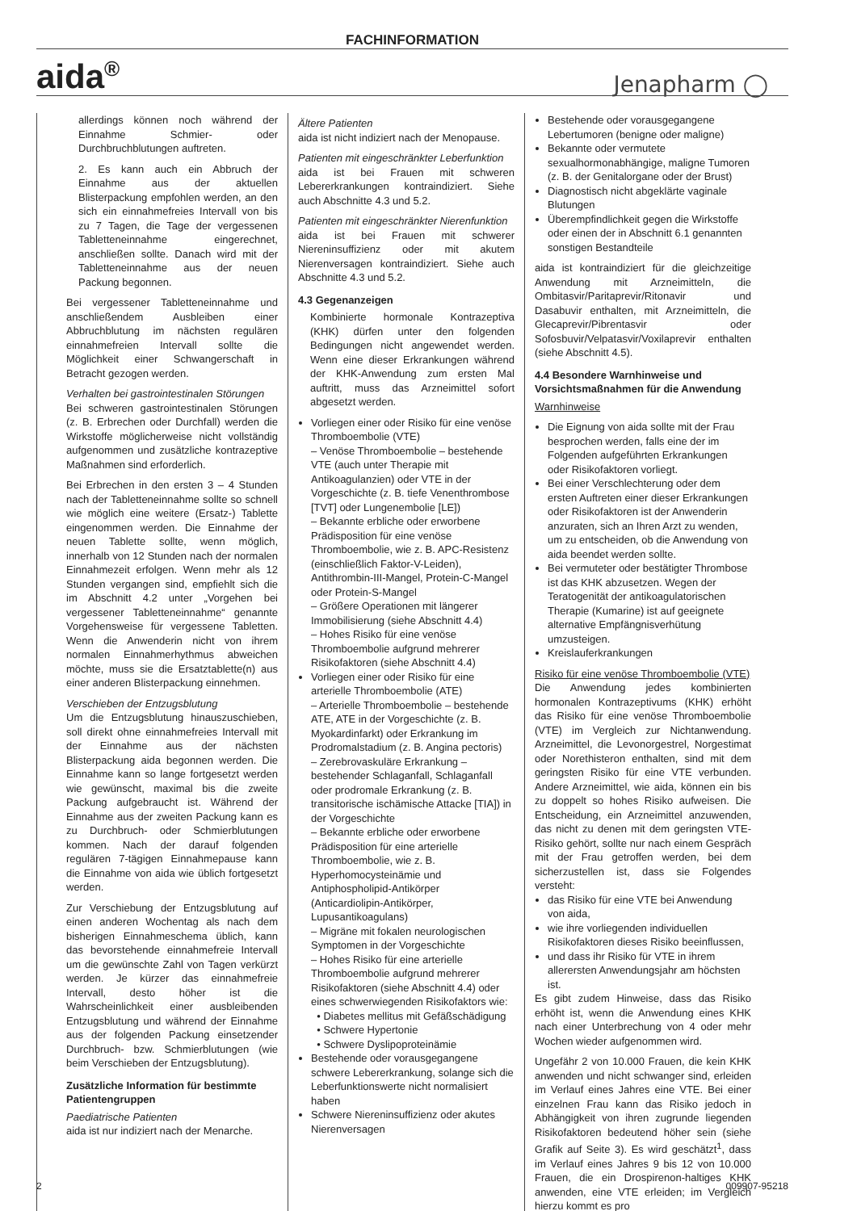FACHINFORMATION
aida<sup>®</sup> Jenapharm ◯
allerdings können noch während der Einnahme Schmier- oder Durchbruchblutungen auftreten.
2. Es kann auch ein Abbruch der Einnahme aus der aktuellen Blisterpackung empfohlen werden, an den sich ein einnahmefreies Intervall von bis zu 7 Tagen, die Tage der vergessenen Tabletteneinnahme eingerechnet, anschließen sollte. Danach wird mit der Tabletteneinnahme aus der neuen Packung begonnen.
Bei vergessener Tabletteneinnahme und anschließendem Ausbleiben einer Abbruchblutung im nächsten regulären einnahmefreien Intervall sollte die Möglichkeit einer Schwangerschaft in Betracht gezogen werden.
Verhalten bei gastrointestinalen Störungen
Bei schweren gastrointestinalen Störungen (z. B. Erbrechen oder Durchfall) werden die Wirkstoffe möglicherweise nicht vollständig aufgenommen und zusätzliche kontrazeptive Maßnahmen sind erforderlich.
Bei Erbrechen in den ersten 3 – 4 Stunden nach der Tabletteneinnahme sollte so schnell wie möglich eine weitere (Ersatz-) Tablette eingenommen werden. Die Einnahme der neuen Tablette sollte, wenn möglich, innerhalb von 12 Stunden nach der normalen Einnahmezeit erfolgen. Wenn mehr als 12 Stunden vergangen sind, empfiehlt sich die im Abschnitt 4.2 unter „Vorgehen bei vergessener Tabletteneinnahme“ genannte Vorgehensweise für vergessene Tabletten. Wenn die Anwenderin nicht von ihrem normalen Einnahmerhythmus abweichen möchte, muss sie die Ersatztablette(n) aus einer anderen Blisterpackung einnehmen.
Verschieben der Entzugsblutung
Um die Entzugsblutung hinauszuschieben, soll direkt ohne einnahmefreies Intervall mit der Einnahme aus der nächsten Blisterpackung aida begonnen werden. Die Einnahme kann so lange fortgesetzt werden wie gewünscht, maximal bis die zweite Packung aufgebraucht ist. Während der Einnahme aus der zweiten Packung kann es zu Durchbruch- oder Schmierblutungen kommen. Nach der darauf folgenden regulären 7-tägigen Einnahmepause kann die Einnahme von aida wie üblich fortgesetzt werden.
Zur Verschiebung der Entzugsblutung auf einen anderen Wochentag als nach dem bisherigen Einnahmeschema üblich, kann das bevorstehende einnahmefreie Intervall um die gewünschte Zahl von Tagen verkürzt werden. Je kürzer das einnahmefreie Intervall, desto höher ist die Wahrscheinlichkeit einer ausbleibenden Entzugsblutung und während der Einnahme aus der folgenden Packung einsetzender Durchbruch- bzw. Schmierblutungen (wie beim Verschieben der Entzugsblutung).
Zusätzliche Information für bestimmte Patientengruppen
Paediatrische Patienten
aida ist nur indiziert nach der Menarche.
Ältere Patienten
aida ist nicht indiziert nach der Menopause.
Patienten mit eingeschränkter Leberfunktion
aida ist bei Frauen mit schweren Lebererkrankungen kontraindiziert. Siehe auch Abschnitte 4.3 und 5.2.
Patienten mit eingeschränkter Nierenfunktion
aida ist bei Frauen mit schwerer Niereninsuffizienz oder mit akutem Nierenversagen kontraindiziert. Siehe auch Abschnitte 4.3 und 5.2.
4.3 Gegenanzeigen
Kombinierte hormonale Kontrazeptiva (KHK) dürfen unter den folgenden Bedingungen nicht angewendet werden. Wenn eine dieser Erkrankungen während der KHK-Anwendung zum ersten Mal auftritt, muss das Arzneimittel sofort abgesetzt werden.
Vorliegen einer oder Risiko für eine venöse Thromboembolie (VTE)
– Venöse Thromboembolie – bestehende VTE (auch unter Therapie mit Antikoagulanzien) oder VTE in der Vorgeschichte (z. B. tiefe Venenthrombose [TVT] oder Lungenembolie [LE])
– Bekannte erbliche oder erworbene Prädisposition für eine venöse Thromboembolie, wie z. B. APC-Resistenz (einschließlich Faktor-V-Leiden), Antithrombin-III-Mangel, Protein-C-Mangel oder Protein-S-Mangel
– Größere Operationen mit längerer Immobilisierung (siehe Abschnitt 4.4)
– Hohes Risiko für eine venöse Thromboembolie aufgrund mehrerer Risikofaktoren (siehe Abschnitt 4.4)
Vorliegen einer oder Risiko für eine arterielle Thromboembolie (ATE)
– Arterielle Thromboembolie – bestehende ATE, ATE in der Vorgeschichte (z. B. Myokardinfarkt) oder Erkrankung im Prodromalstadium (z. B. Angina pectoris)
– Zerebrovaskuläre Erkrankung – bestehender Schlaganfall, Schlaganfall oder prodromale Erkrankung (z. B. transitorische ischämische Attacke [TIA]) in der Vorgeschichte
– Bekannte erbliche oder erworbene Prädisposition für eine arterielle Thromboembolie, wie z. B. Hyperhomocysteinämie und Antiphospholipid-Antikörper (Anticardiolipin-Antikörper, Lupusantikoagulans)
– Migräne mit fokalen neurologischen Symptomen in der Vorgeschichte
– Hohes Risiko für eine arterielle Thromboembolie aufgrund mehrerer Risikofaktoren (siehe Abschnitt 4.4) oder eines schwerwiegenden Risikofaktors wie:
• Diabetes mellitus mit Gefäßschädigung
• Schwere Hypertonie
• Schwere Dyslipoproteinämie
Bestehende oder vorausgegangene schwere Lebererkrankung, solange sich die Leberfunktionswerte nicht normalisiert haben
Schwere Niereninsuffizienz oder akutes Nierenversagen
Bestehende oder vorausgegangene Lebertumoren (benigne oder maligne)
Bekannte oder vermutete sexualhormonabhängige, maligne Tumoren (z. B. der Genitalorgane oder der Brust)
Diagnostisch nicht abgeklärte vaginale Blutungen
Überempfindlichkeit gegen die Wirkstoffe oder einen der in Abschnitt 6.1 genannten sonstigen Bestandteile
aida ist kontraindiziert für die gleichzeitige Anwendung mit Arzneimitteln, die Ombitasvir/Paritaprevir/Ritonavir und Dasabuvir enthalten, mit Arzneimitteln, die Glecaprevir/Pibrentasvir oder Sofosbuvir/Velpatasvir/Voxilaprevir enthalten (siehe Abschnitt 4.5).
4.4 Besondere Warnhinweise und Vorsichtsmaßnahmen für die Anwendung
Warnhinweise
Die Eignung von aida sollte mit der Frau besprochen werden, falls eine der im Folgenden aufgeführten Erkrankungen oder Risikofaktoren vorliegt.
Bei einer Verschlechterung oder dem ersten Auftreten einer dieser Erkrankungen oder Risikofaktoren ist der Anwenderin anzuraten, sich an Ihren Arzt zu wenden, um zu entscheiden, ob die Anwendung von aida beendet werden sollte.
Bei vermuteter oder bestätigter Thrombose ist das KHK abzusetzen. Wegen der Teratogenität der antikoagulatorischen Therapie (Kumarine) ist auf geeignete alternative Empfängnisverhütung umzusteigen.
Kreislauferkrankungen
Risiko für eine venöse Thromboembolie (VTE)
Die Anwendung jedes kombinierten hormonalen Kontrazeptivums (KHK) erhöht das Risiko für eine venöse Thromboembolie (VTE) im Vergleich zur Nichtanwendung. Arzneimittel, die Levonorgestrel, Norgestimat oder Norethisteron enthalten, sind mit dem geringsten Risiko für eine VTE verbunden. Andere Arzneimittel, wie aida, können ein bis zu doppelt so hohes Risiko aufweisen. Die Entscheidung, ein Arzneimittel anzuwenden, das nicht zu denen mit dem geringsten VTE-Risiko gehört, sollte nur nach einem Gespräch mit der Frau getroffen werden, bei dem sicherzustellen ist, dass sie Folgendes versteht:
das Risiko für eine VTE bei Anwendung von aida,
wie ihre vorliegenden individuellen Risikofaktoren dieses Risiko beeinflussen,
und dass ihr Risiko für VTE in ihrem allerersten Anwendungsjahr am höchsten ist.
Es gibt zudem Hinweise, dass das Risiko erhöht ist, wenn die Anwendung eines KHK nach einer Unterbrechung von 4 oder mehr Wochen wieder aufgenommen wird.
Ungefähr 2 von 10.000 Frauen, die kein KHK anwenden und nicht schwanger sind, erleiden im Verlauf eines Jahres eine VTE. Bei einer einzelnen Frau kann das Risiko jedoch in Abhängigkeit von ihren zugrunde liegenden Risikofaktoren bedeutend höher sein (siehe Grafik auf Seite 3). Es wird geschätzt<sup>1</sup>, dass im Verlauf eines Jahres 9 bis 12 von 10.000 Frauen, die ein Drospirenon-haltiges KHK anwenden, eine VTE erleiden; im Vergleich hierzu kommt es pro
2 009907-95218